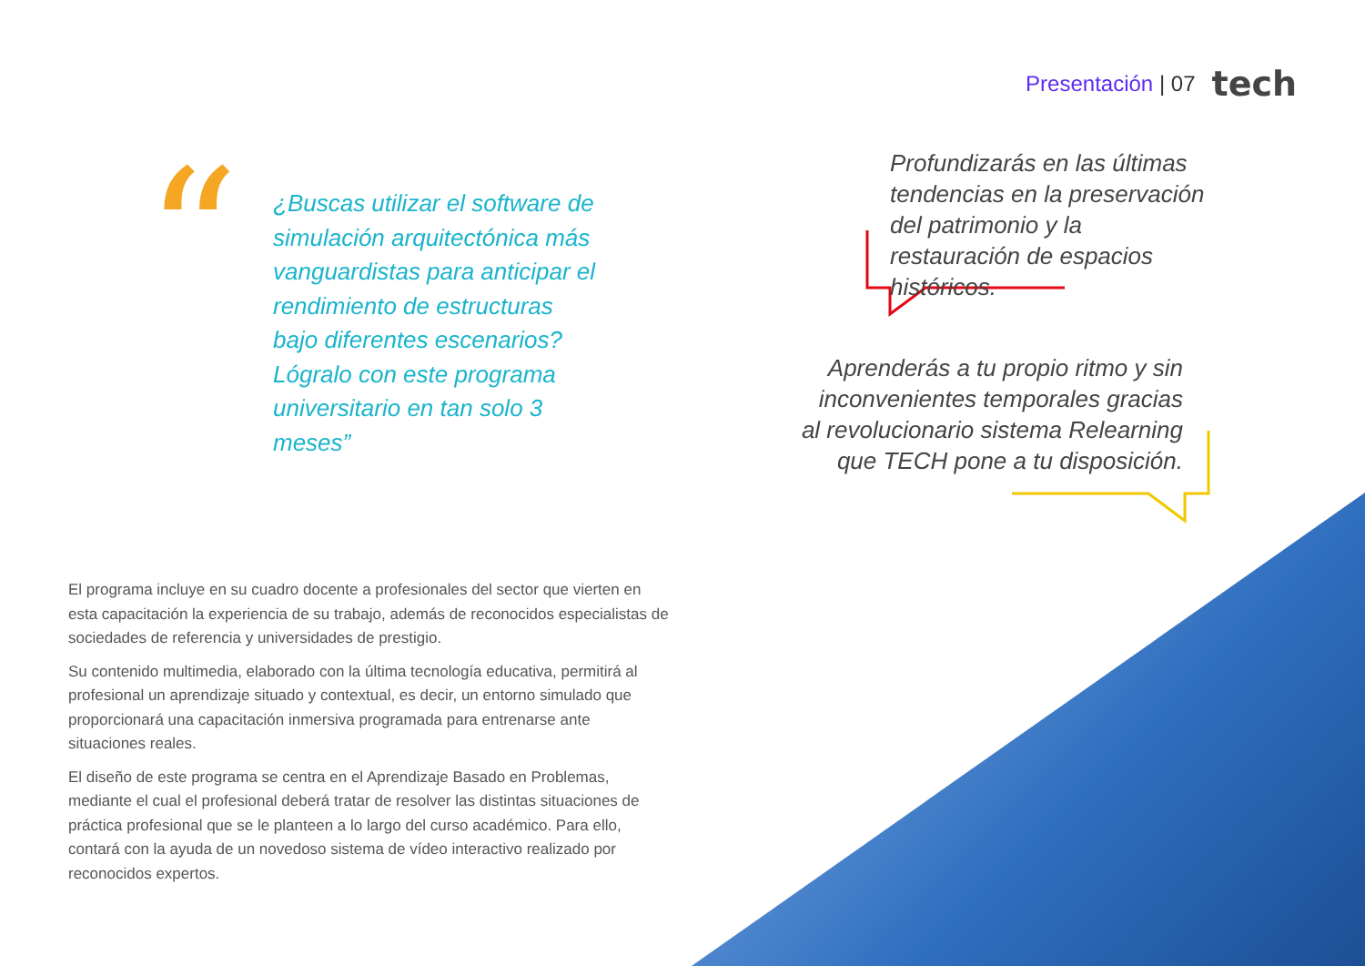Presentación | 07 tech
“
¿Buscas utilizar el software de simulación arquitectónica más vanguardistas para anticipar el rendimiento de estructuras bajo diferentes escenarios? Lógralo con este programa universitario en tan solo 3 meses”
El programa incluye en su cuadro docente a profesionales del sector que vierten en esta capacitación la experiencia de su trabajo, además de reconocidos especialistas de sociedades de referencia y universidades de prestigio.
Su contenido multimedia, elaborado con la última tecnología educativa, permitirá al profesional un aprendizaje situado y contextual, es decir, un entorno simulado que proporcionará una capacitación inmersiva programada para entrenarse ante situaciones reales.
El diseño de este programa se centra en el Aprendizaje Basado en Problemas, mediante el cual el profesional deberá tratar de resolver las distintas situaciones de práctica profesional que se le planteen a lo largo del curso académico. Para ello, contará con la ayuda de un novedoso sistema de vídeo interactivo realizado por reconocidos expertos.
Profundizarás en las últimas tendencias en la preservación del patrimonio y la restauración de espacios históricos.
Aprenderás a tu propio ritmo y sin inconvenientes temporales gracias al revolucionario sistema Relearning que TECH pone a tu disposición.